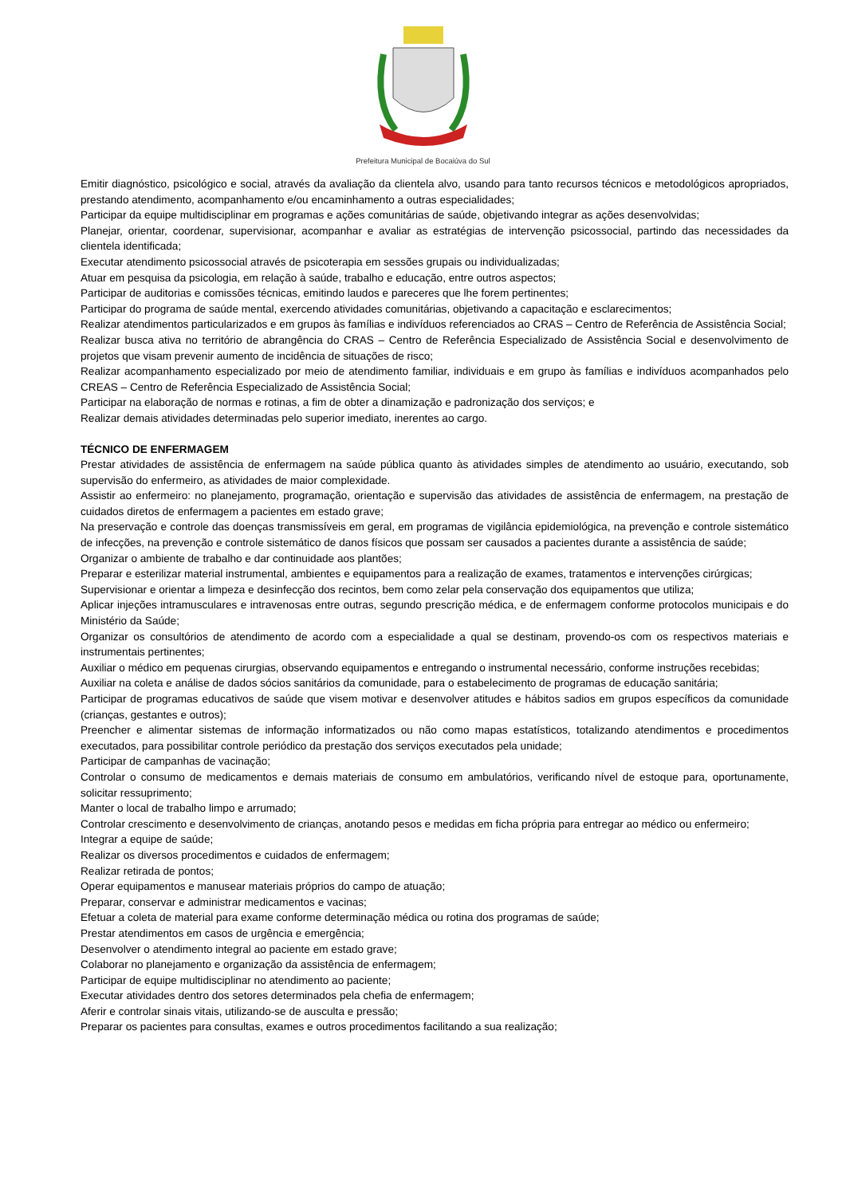Prefeitura Municipal de Bocaiúva do Sul
Emitir diagnóstico, psicológico e social, através da avaliação da clientela alvo, usando para tanto recursos técnicos e metodológicos apropriados, prestando atendimento, acompanhamento e/ou encaminhamento a outras especialidades;
Participar da equipe multidisciplinar em programas e ações comunitárias de saúde, objetivando integrar as ações desenvolvidas;
Planejar, orientar, coordenar, supervisionar, acompanhar e avaliar as estratégias de intervenção psicossocial, partindo das necessidades da clientela identificada;
Executar atendimento psicossocial através de psicoterapia em sessões grupais ou individualizadas;
Atuar em pesquisa da psicologia, em relação à saúde, trabalho e educação, entre outros aspectos;
Participar de auditorias e comissões técnicas, emitindo laudos e pareceres que lhe forem pertinentes;
Participar do programa de saúde mental, exercendo atividades comunitárias, objetivando a capacitação e esclarecimentos;
Realizar atendimentos particularizados e em grupos às famílias e indivíduos referenciados ao CRAS – Centro de Referência de Assistência Social;
Realizar busca ativa no território de abrangência do CRAS – Centro de Referência Especializado de Assistência Social e desenvolvimento de projetos que visam prevenir aumento de incidência de situações de risco;
Realizar acompanhamento especializado por meio de atendimento familiar, individuais e em grupo às famílias e indivíduos acompanhados pelo CREAS – Centro de Referência Especializado de Assistência Social;
Participar na elaboração de normas e rotinas, a fim de obter a dinamização e padronização dos serviços; e
Realizar demais atividades determinadas pelo superior imediato, inerentes ao cargo.
TÉCNICO DE ENFERMAGEM
Prestar atividades de assistência de enfermagem na saúde pública quanto às atividades simples de atendimento ao usuário, executando, sob supervisão do enfermeiro, as atividades de maior complexidade.
Assistir ao enfermeiro: no planejamento, programação, orientação e supervisão das atividades de assistência de enfermagem, na prestação de cuidados diretos de enfermagem a pacientes em estado grave;
Na preservação e controle das doenças transmissíveis em geral, em programas de vigilância epidemiológica, na prevenção e controle sistemático de infecções, na prevenção e controle sistemático de danos físicos que possam ser causados a pacientes durante a assistência de saúde;
Organizar o ambiente de trabalho e dar continuidade aos plantões;
Preparar e esterilizar material instrumental, ambientes e equipamentos para a realização de exames, tratamentos e intervenções cirúrgicas;
Supervisionar e orientar a limpeza e desinfecção dos recintos, bem como zelar pela conservação dos equipamentos que utiliza;
Aplicar injeções intramusculares e intravenosas entre outras, segundo prescrição médica, e de enfermagem conforme protocolos municipais e do Ministério da Saúde;
Organizar os consultórios de atendimento de acordo com a especialidade a qual se destinam, provendo-os com os respectivos materiais e instrumentais pertinentes;
Auxiliar o médico em pequenas cirurgias, observando equipamentos e entregando o instrumental necessário, conforme instruções recebidas;
Auxiliar na coleta e análise de dados sócios sanitários da comunidade, para o estabelecimento de programas de educação sanitária;
Participar de programas educativos de saúde que visem motivar e desenvolver atitudes e hábitos sadios em grupos específicos da comunidade (crianças, gestantes e outros);
Preencher e alimentar sistemas de informação informatizados ou não como mapas estatísticos, totalizando atendimentos e procedimentos executados, para possibilitar controle periódico da prestação dos serviços executados pela unidade;
Participar de campanhas de vacinação;
Controlar o consumo de medicamentos e demais materiais de consumo em ambulatórios, verificando nível de estoque para, oportunamente, solicitar ressuprimento;
Manter o local de trabalho limpo e arrumado;
Controlar crescimento e desenvolvimento de crianças, anotando pesos e medidas em ficha própria para entregar ao médico ou enfermeiro;
Integrar a equipe de saúde;
Realizar os diversos procedimentos e cuidados de enfermagem;
Realizar retirada de pontos;
Operar equipamentos e manusear materiais próprios do campo de atuação;
Preparar, conservar e administrar medicamentos e vacinas;
Efetuar a coleta de material para exame conforme determinação médica ou rotina dos programas de saúde;
Prestar atendimentos em casos de urgência e emergência;
Desenvolver o atendimento integral ao paciente em estado grave;
Colaborar no planejamento e organização da assistência de enfermagem;
Participar de equipe multidisciplinar no atendimento ao paciente;
Executar atividades dentro dos setores determinados pela chefia de enfermagem;
Aferir e controlar sinais vitais, utilizando-se de ausculta e pressão;
Preparar os pacientes para consultas, exames e outros procedimentos facilitando a sua realização;